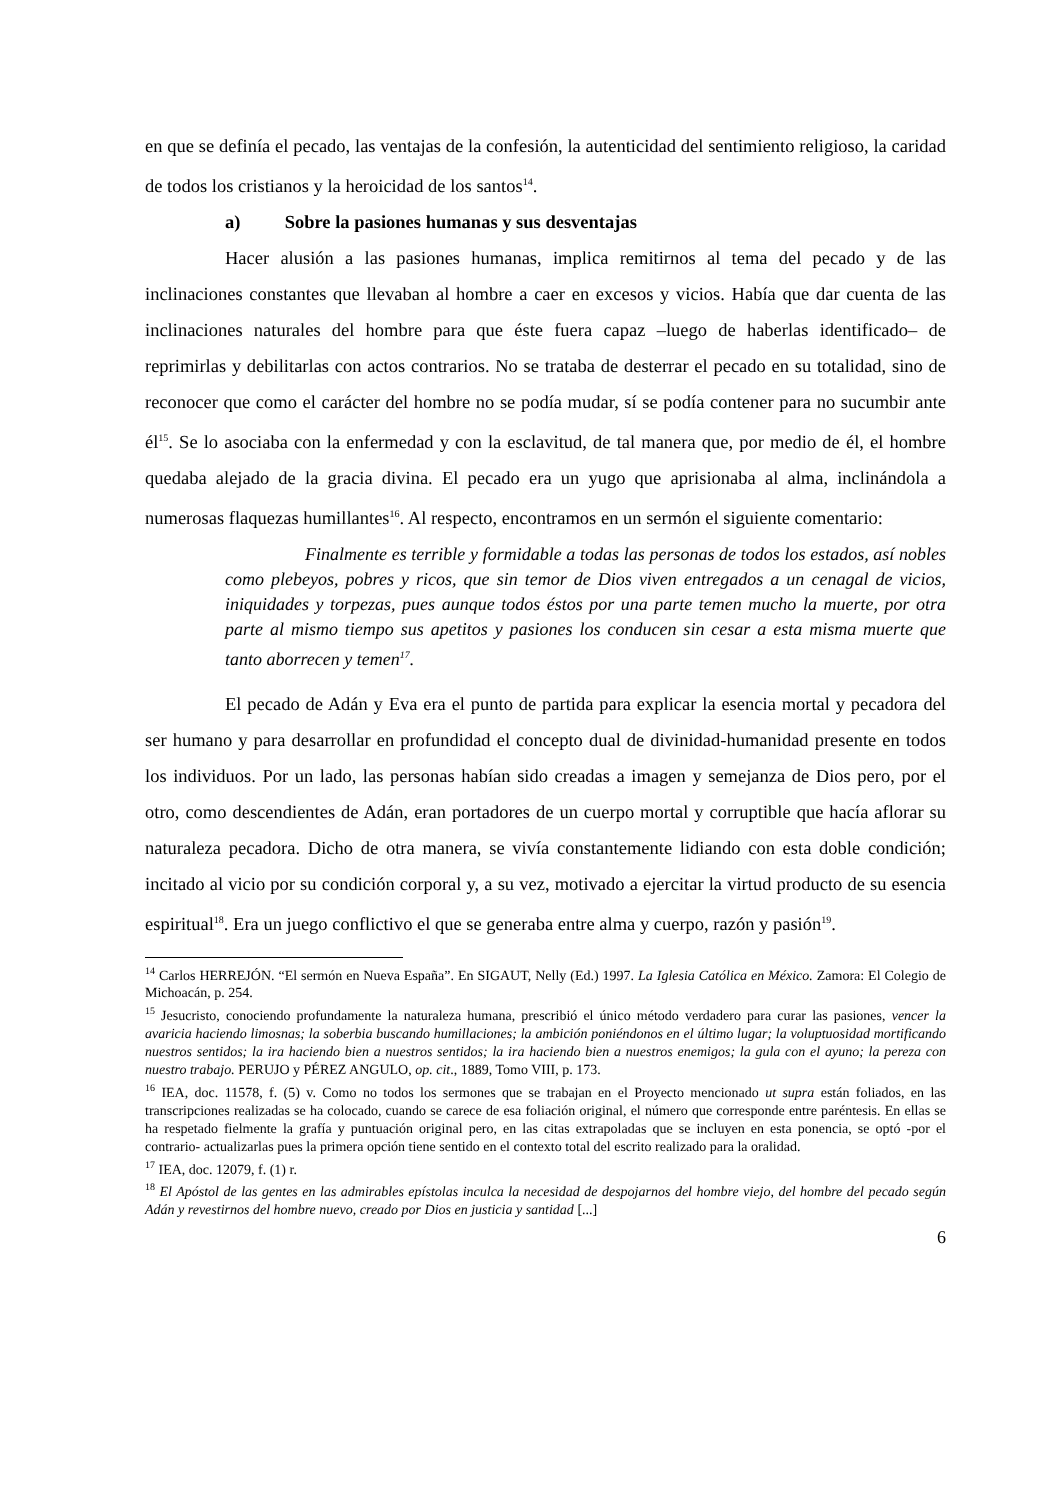en que se definía el pecado, las ventajas de la confesión, la autenticidad del sentimiento religioso, la caridad de todos los cristianos y la heroicidad de los santos<sup>14</sup>.
a) Sobre la pasiones humanas y sus desventajas
Hacer alusión a las pasiones humanas, implica remitirnos al tema del pecado y de las inclinaciones constantes que llevaban al hombre a caer en excesos y vicios. Había que dar cuenta de las inclinaciones naturales del hombre para que éste fuera capaz –luego de haberlas identificado– de reprimirlas y debilitarlas con actos contrarios. No se trataba de desterrar el pecado en su totalidad, sino de reconocer que como el carácter del hombre no se podía mudar, sí se podía contener para no sucumbir ante él<sup>15</sup>. Se lo asociaba con la enfermedad y con la esclavitud, de tal manera que, por medio de él, el hombre quedaba alejado de la gracia divina. El pecado era un yugo que aprisionaba al alma, inclinándola a numerosas flaquezas humillantes<sup>16</sup>. Al respecto, encontramos en un sermón el siguiente comentario:
Finalmente es terrible y formidable a todas las personas de todos los estados, así nobles como plebeyos, pobres y ricos, que sin temor de Dios viven entregados a un cenagal de vicios, iniquidades y torpezas, pues aunque todos éstos por una parte temen mucho la muerte, por otra parte al mismo tiempo sus apetitos y pasiones los conducen sin cesar a esta misma muerte que tanto aborrecen y temen<sup>17</sup>.
El pecado de Adán y Eva era el punto de partida para explicar la esencia mortal y pecadora del ser humano y para desarrollar en profundidad el concepto dual de divinidad-humanidad presente en todos los individuos. Por un lado, las personas habían sido creadas a imagen y semejanza de Dios pero, por el otro, como descendientes de Adán, eran portadores de un cuerpo mortal y corruptible que hacía aflorar su naturaleza pecadora. Dicho de otra manera, se vivía constantemente lidiando con esta doble condición; incitado al vicio por su condición corporal y, a su vez, motivado a ejercitar la virtud producto de su esencia espiritual<sup>18</sup>. Era un juego conflictivo el que se generaba entre alma y cuerpo, razón y pasión<sup>19</sup>.
<sup>14</sup> Carlos HERREJÓN. “El sermón en Nueva España”. En SIGAUT, Nelly (Ed.) 1997. La Iglesia Católica en México. Zamora: El Colegio de Michoacán, p. 254.
<sup>15</sup> Jesucristo, conociendo profundamente la naturaleza humana, prescribió el único método verdadero para curar las pasiones, vencer la avaricia haciendo limosnas; la soberbia buscando humillaciones; la ambición poniéndonos en el último lugar; la voluptuosidad mortificando nuestros sentidos; la ira haciendo bien a nuestros sentidos; la ira haciendo bien a nuestros enemigos; la gula con el ayuno; la pereza con nuestro trabajo. PERUJO y PÉREZ ANGULO, op. cit., 1889, Tomo VIII, p. 173.
<sup>16</sup> IEA, doc. 11578, f. (5) v. Como no todos los sermones que se trabajan en el Proyecto mencionado ut supra están foliados, en las transcripciones realizadas se ha colocado, cuando se carece de esa foliación original, el número que corresponde entre paréntesis. En ellas se ha respetado fielmente la grafía y puntuación original pero, en las citas extrapoladas que se incluyen en esta ponencia, se optó -por el contrario- actualizarlas pues la primera opción tiene sentido en el contexto total del escrito realizado para la oralidad.
<sup>17</sup> IEA, doc. 12079, f. (1) r.
<sup>18</sup> El Apóstol de las gentes en las admirables epístolas inculca la necesidad de despojarnos del hombre viejo, del hombre del pecado según Adán y revestirnos del hombre nuevo, creado por Dios en justicia y santidad [...]
6